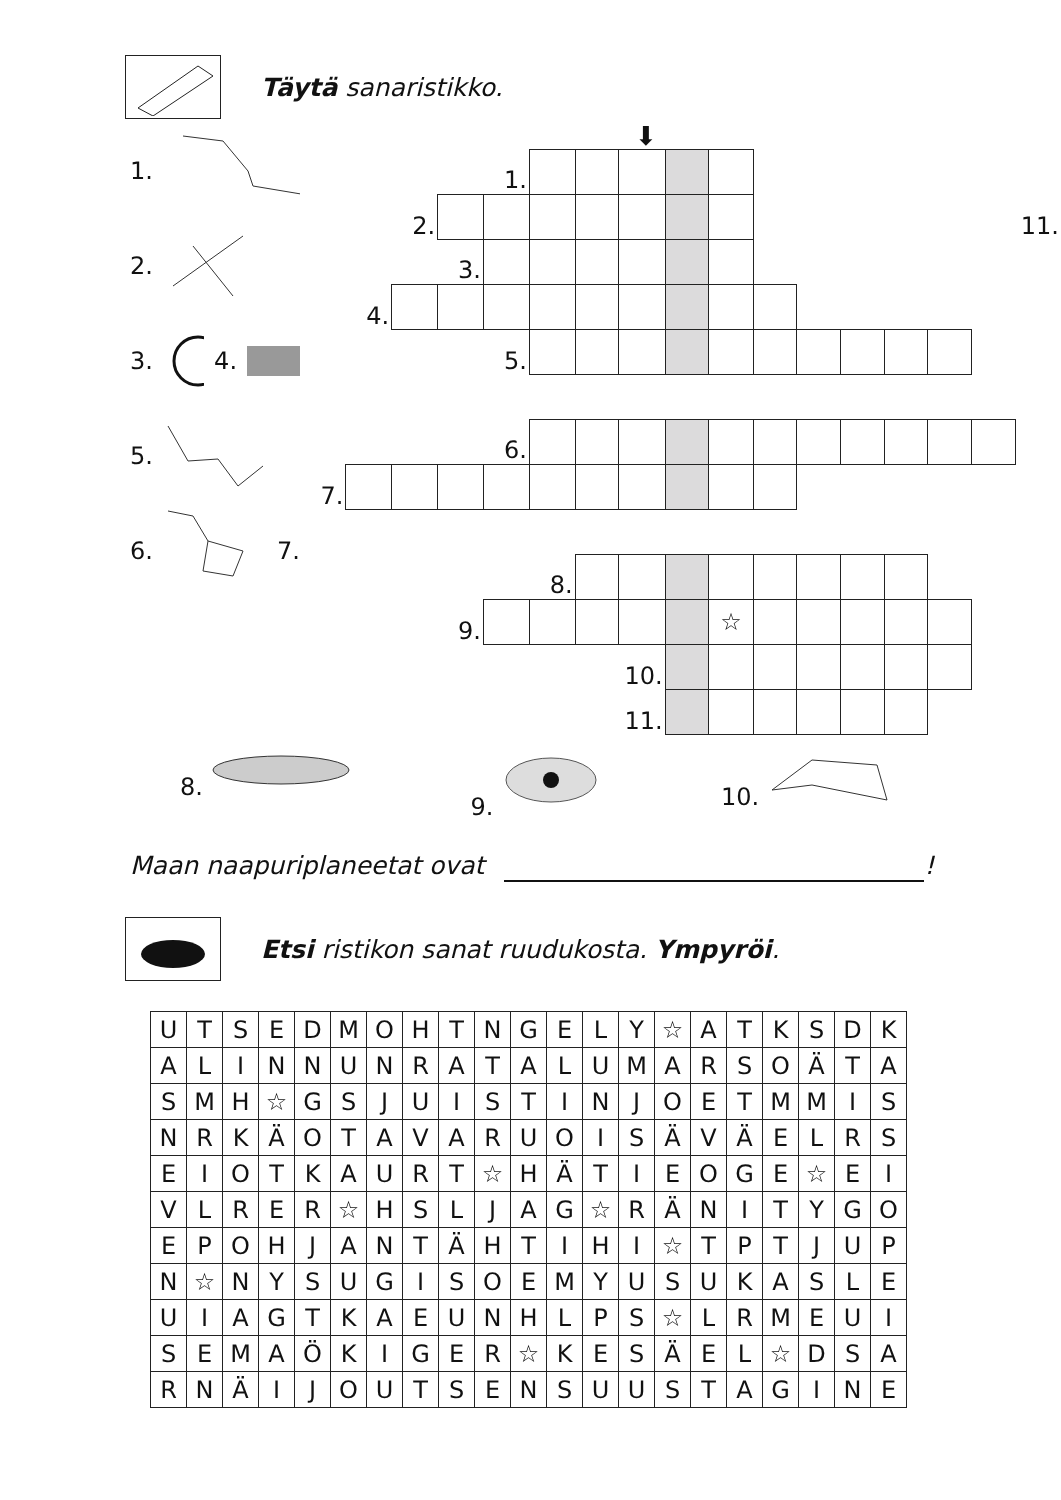Täytä sanaristikko.
1.
2.
3. 4.
5.
6. 7.
⬇
| | | | | 1. | | | | | | | | | | | | |
| | | 2. | | | | | | | | | | | | | | 11. |
| | | | 3. | | | | | | | | | | | | | |
| | 4. | | | | | | | | | | | | | | | |
| | | | | 5. | | | | | | | | | | | | |
| | | | | 6. | | | | | | | | | | | | |
| 7. | | | | | | | | | | | | | | | | |
| | | | | | 8. | | | | | | | | | | | |
| | | | 9. | | | | | | ☆ | | | | | | | |
| | | | | | | | 10. | | | | | | | | | |
| | | | | | | | 11. | | | | | | | | | |
8. 9. 10.
Maan naapuriplaneetat ovat !
Etsi ristikon sanat ruudukosta. Ympyröi.
| U | T | S | E | D | M | O | H | T | N | G | E | L | Y | ☆ | A | T | K | S | D | K |
| A | L | I | N | N | U | N | R | A | T | A | L | U | M | A | R | S | O | Ä | T | A |
| S | M | H | ☆ | G | S | J | U | I | S | T | I | N | J | O | E | T | M | M | I | S |
| N | R | K | Ä | O | T | A | V | A | R | U | O | I | S | Ä | V | Ä | E | L | R | S |
| E | I | O | T | K | A | U | R | T | ☆ | H | Ä | T | I | E | O | G | E | ☆ | E | I |
| V | L | R | E | R | ☆ | H | S | L | J | A | G | ☆ | R | Ä | N | I | T | Y | G | O |
| E | P | O | H | J | A | N | T | Ä | H | T | I | H | I | ☆ | T | P | T | J | U | P |
| N | ☆ | N | Y | S | U | G | I | S | O | E | M | Y | U | S | U | K | A | S | L | E |
| U | I | A | G | T | K | A | E | U | N | H | L | P | S | ☆ | L | R | M | E | U | I |
| S | E | M | A | Ö | K | I | G | E | R | ☆ | K | E | S | Ä | E | L | ☆ | D | S | A |
| R | N | Ä | I | J | O | U | T | S | E | N | S | U | U | S | T | A | G | I | N | E |